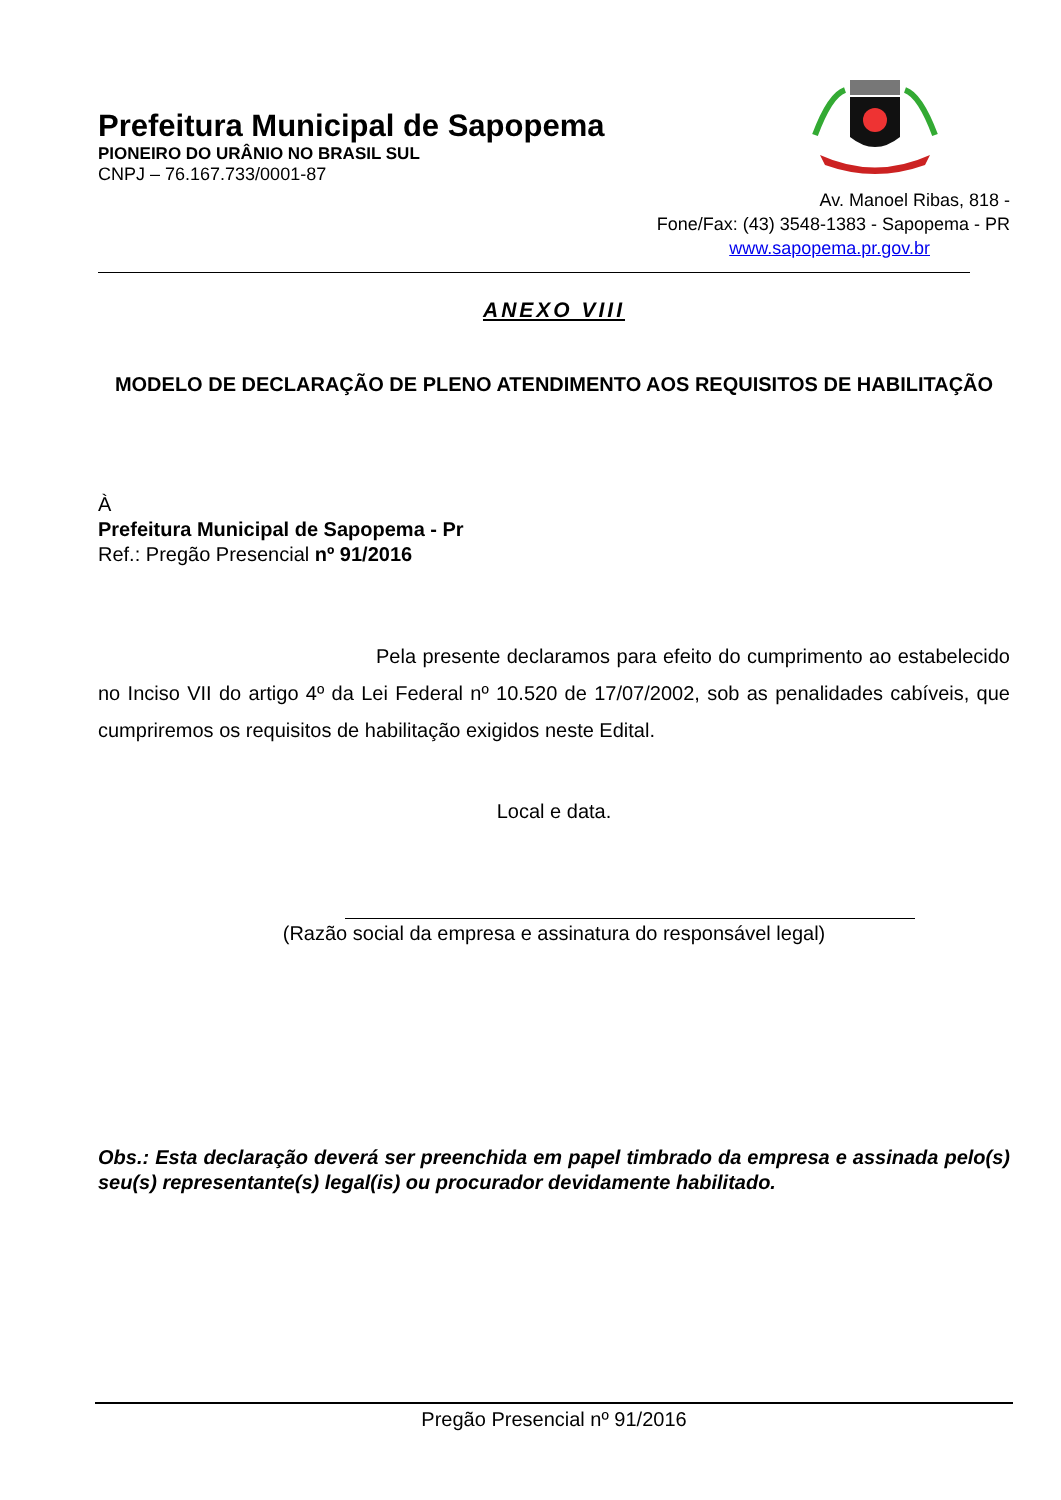Prefeitura Municipal de Sapopema
PIONEIRO DO URÂNIO NO BRASIL SUL
CNPJ – 76.167.733/0001-87
Av. Manoel Ribas, 818 -
Fone/Fax: (43) 3548-1383 - Sapopema - PR
www.sapopema.pr.gov.br
ANEXO VIII
MODELO DE DECLARAÇÃO DE PLENO ATENDIMENTO AOS REQUISITOS DE HABILITAÇÃO
À
Prefeitura Municipal de Sapopema - Pr
Ref.: Pregão Presencial nº 91/2016
Pela presente declaramos para efeito do cumprimento ao estabelecido no Inciso VII do artigo 4º da Lei Federal nº 10.520 de 17/07/2002, sob as penalidades cabíveis, que cumpriremos os requisitos de habilitação exigidos neste Edital.
Local e data.
(Razão social da empresa e assinatura do responsável legal)
Obs.: Esta declaração deverá ser preenchida em papel timbrado da empresa e assinada pelo(s) seu(s) representante(s) legal(is) ou procurador devidamente habilitado.
Pregão Presencial nº 91/2016